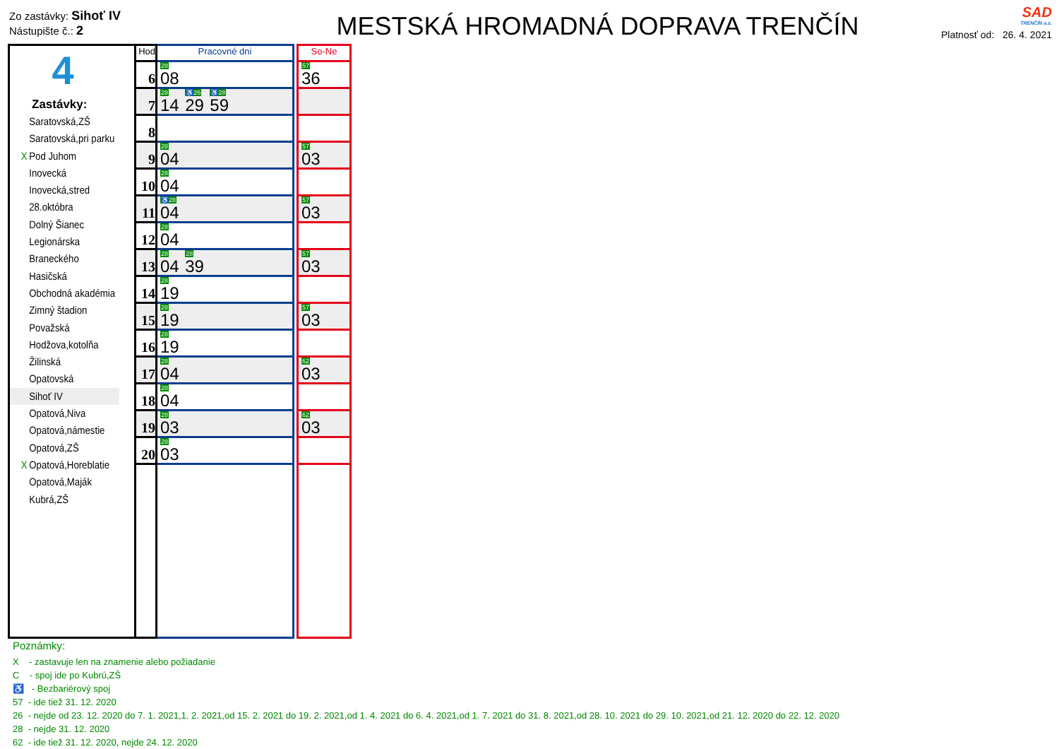Zo zastávky: Sihoť IV
Nástupište č.: 2
MESTSKÁ HROMADNÁ DOPRAVA TRENČÍN
SAD
TRENČÍN a.s.
Platnosť od: 26. 4. 2021
4
Zastávky:
Saratovská,ZŠ
Saratovská,pri parku
X Pod Juhom
Inovecká
Inovecká,stred
28.októbra
Dolný Šianec
Legionárska
Braneckého
Hasičská
Obchodná akadémia
Zimný štadion
Považská
Hodžova,kotolňa
Žilinská
Opatovská
Sihoť IV
Opatová,Niva
Opatová,námestie
Opatová,ZŠ
X Opatová,Horeblatie
Opatová,Maják
Kubrá,ZŠ
| Hod | Pracovné dni | | So-Ne |
| 6 | 28 08 | | 57 36 |
| 7 | 28 14 ♿26 29 ♿28 59 | | |
| 8 | | | |
| 9 | 28 04 | | 57 03 |
| 10 | 28 04 | | |
| 11 | ♿28 04 | | 57 03 |
| 12 | 28 04 | | |
| 13 | 28 04 28 39 | | 57 03 |
| 14 | 28 19 | | |
| 15 | 28 19 | | 57 03 |
| 16 | 28 19 | | |
| 17 | 28 04 | | 62 03 |
| 18 | 28 04 | | |
| 19 | 28 03 | | 62 03 |
| 20 | 28 03 | | |
Poznámky:
X - zastavuje len na znamenie alebo požiadanie
C - spoj ide po Kubrú,ZŠ
♿ - Bezbariérový spoj
57 - ide tiež 31. 12. 2020
26 - nejde od 23. 12. 2020 do 7. 1. 2021,1. 2. 2021,od 15. 2. 2021 do 19. 2. 2021,od 1. 4. 2021 do 6. 4. 2021,od 1. 7. 2021 do 31. 8. 2021,od 28. 10. 2021 do 29. 10. 2021,od 21. 12. 2020 do 22. 12. 2020
28 - nejde 31. 12. 2020
62 - ide tiež 31. 12. 2020, nejde 24. 12. 2020